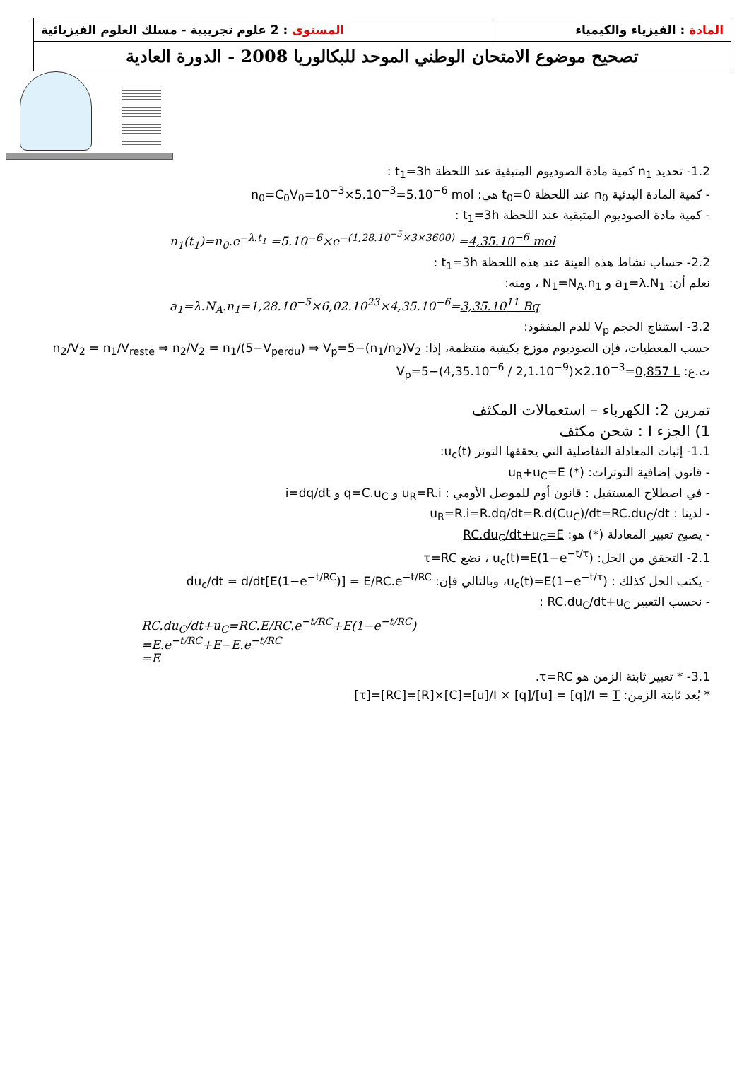| المستوى : 2 علوم تجريبية - مسلك العلوم الفيزيائية | المادة : الفيزياء والكيمياء |
| تصحيح موضوع الامتحان الوطني الموحد للبكالوريا 2008 - الدورة العادية | |
1.2- تحديد n<sub>1</sub> كمية مادة الصوديوم المتبقية عند اللحظة t<sub>1</sub>=3h :
- كمية المادة البدئية n<sub>0</sub> عند اللحظة t<sub>0</sub>=0 هي: n<sub>0</sub>=C<sub>0</sub>V<sub>0</sub>=10<sup>−3</sup>×5.10<sup>−3</sup>=5.10<sup>−6</sup> mol
- كمية مادة الصوديوم المتبقية عند اللحظة t<sub>1</sub>=3h :
n<sub>1</sub>(t<sub>1</sub>)=n<sub>0</sub>.e<sup>−λ.t<sub>1</sub></sup> =5.10<sup>−6</sup>×e<sup>−(1,28.10<sup>−5</sup>×3×3600)</sup> =4,35.10<sup>−6</sup> mol
2.2- حساب نشاط هذه العينة عند هذه اللحظة t<sub>1</sub>=3h :
نعلم أن: a<sub>1</sub>=λ.N<sub>1</sub> و N<sub>1</sub>=N<sub>A</sub>.n<sub>1</sub> ، ومنه:
a<sub>1</sub>=λ.N<sub>A</sub>.n<sub>1</sub>=1,28.10<sup>−5</sup>×6,02.10<sup>23</sup>×4,35.10<sup>−6</sup>=3,35.10<sup>11</sup> Bq
3.2- استنتاج الحجم V<sub>p</sub> للدم المفقود:
حسب المعطيات، فإن الصوديوم موزع بكيفية منتظمة، إذا: n<sub>2</sub>/V<sub>2</sub> = n<sub>1</sub>/V<sub>reste</sub> ⇒ n<sub>2</sub>/V<sub>2</sub> = n<sub>1</sub>/(5−V<sub>perdu</sub>) ⇒ V<sub>p</sub>=5−(n<sub>1</sub>/n<sub>2</sub>)V<sub>2</sub>
ت.ع: V<sub>p</sub>=5−(4,35.10<sup>−6</sup> / 2,1.10<sup>−9</sup>)×2.10<sup>−3</sup>=0,857 L
تمرين 2: الكهرباء – استعمالات المكثف
1) الجزء I : شحن مكثف
1.1- إثبات المعادلة التفاضلية التي يحققها التوتر u<sub>c</sub>(t):
- قانون إضافية التوترات: u<sub>R</sub>+u<sub>C</sub>=E (*)
- في اصطلاح المستقبل : قانون أوم للموصل الأومي : u<sub>R</sub>=R.i و q=C.u<sub>C</sub> و i=dq/dt
- لدينا : u<sub>R</sub>=R.i=R.dq/dt=R.d(Cu<sub>C</sub>)/dt=RC.du<sub>C</sub>/dt
- يصبح تعبير المعادلة (*) هو: RC.du<sub>C</sub>/dt+u<sub>C</sub>=E
2.1- التحقق من الحل: u<sub>c</sub>(t)=E(1−e<sup>−t/τ</sup>) ، نضع τ=RC
- يكتب الحل كذلك : u<sub>c</sub>(t)=E(1−e<sup>−t/τ</sup>)، وبالتالي فإن: du<sub>c</sub>/dt = d/dt[E(1−e<sup>−t/RC</sup>)] = E/RC.e<sup>−t/RC</sup>
- نحسب التعبير RC.du<sub>C</sub>/dt+u<sub>C</sub> :
RC.du<sub>C</sub>/dt+u<sub>C</sub>=RC.E/RC.e<sup>−t/RC</sup>+E(1−e<sup>−t/RC</sup>)
=E.e<sup>−t/RC</sup>+E−E.e<sup>−t/RC</sup>
=E
3.1- * تعبير ثابتة الزمن هو τ=RC.
* بُعد ثابتة الزمن: [τ]=[RC]=[R]×[C]=[u]/I × [q]/[u] = [q]/I = T